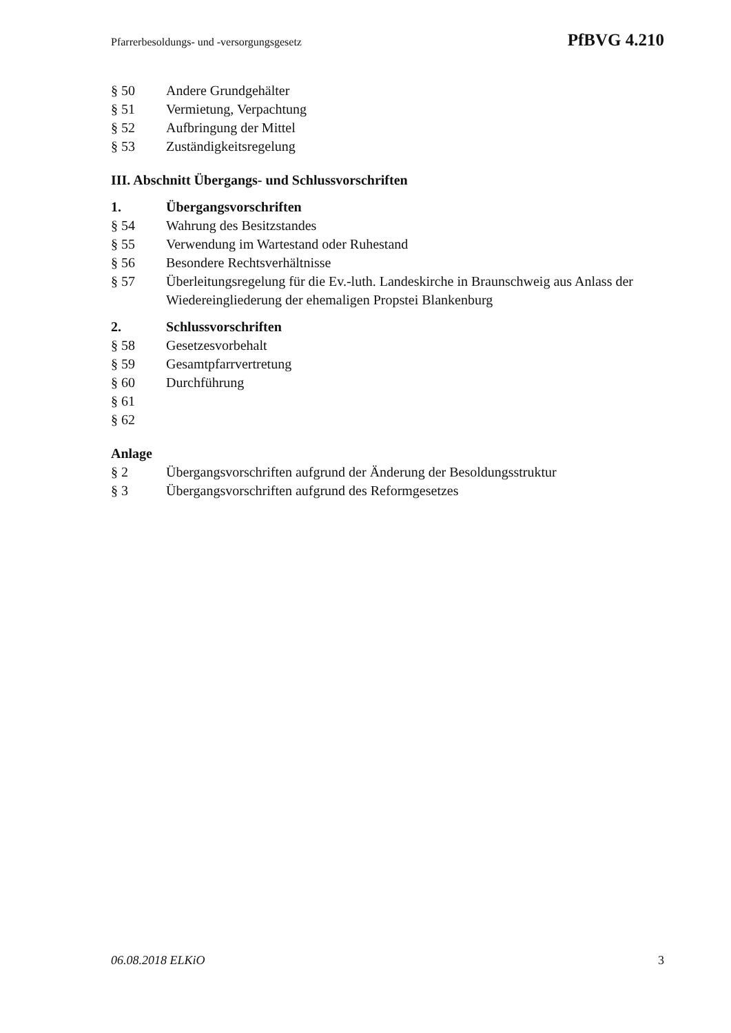Pfarrerbesoldungs- und -versorgungsgesetz PfBVG 4.210
§ 50 Andere Grundgehälter
§ 51 Vermietung, Verpachtung
§ 52 Aufbringung der Mittel
§ 53 Zuständigkeitsregelung
III. Abschnitt Übergangs- und Schlussvorschriften
1. Übergangsvorschriften
§ 54 Wahrung des Besitzstandes
§ 55 Verwendung im Wartestand oder Ruhestand
§ 56 Besondere Rechtsverhältnisse
§ 57 Überleitungsregelung für die Ev.-luth. Landeskirche in Braunschweig aus Anlass der Wiedereingliederung der ehemaligen Propstei Blankenburg
2. Schlussvorschriften
§ 58 Gesetzesvorbehalt
§ 59 Gesamtpfarrvertretung
§ 60 Durchführung
§ 61
§ 62
Anlage
§ 2 Übergangsvorschriften aufgrund der Änderung der Besoldungsstruktur
§ 3 Übergangsvorschriften aufgrund des Reformgesetzes
06.08.2018 ELKiO 3